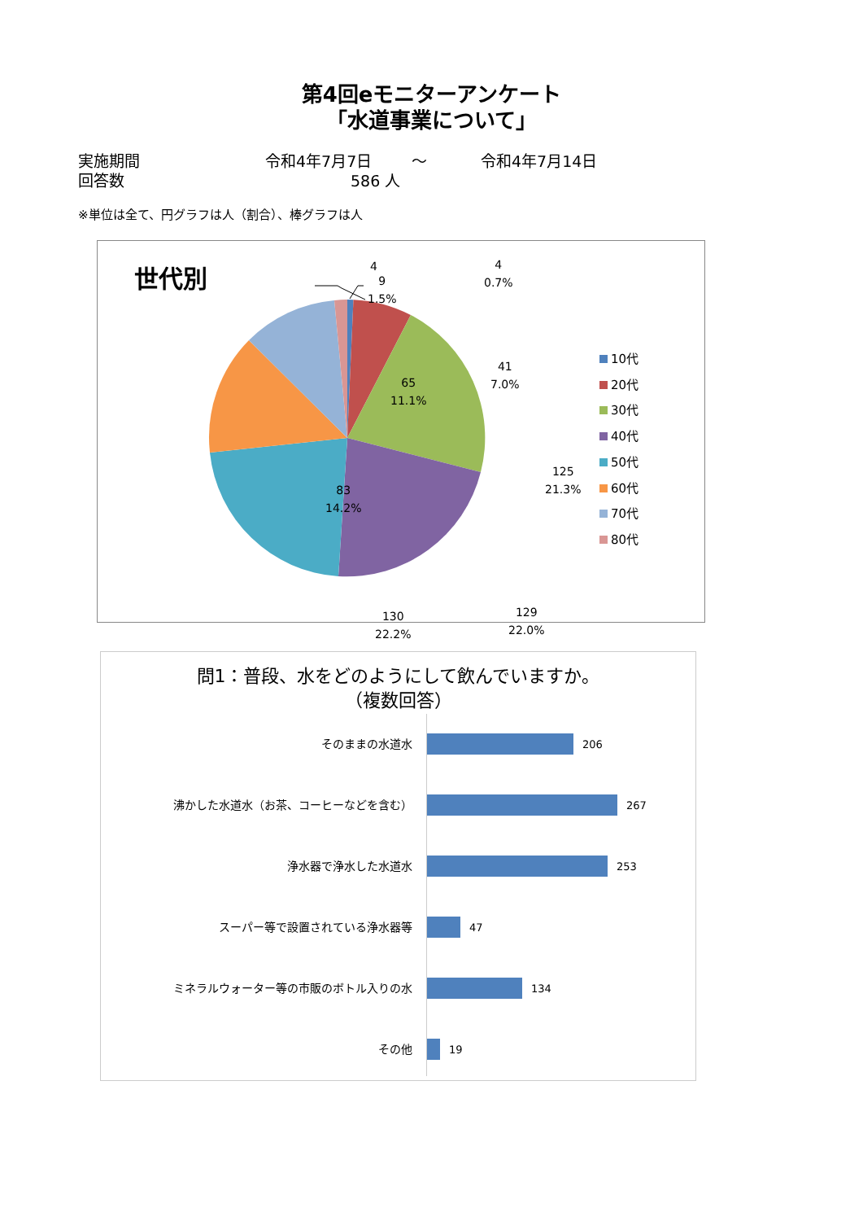第4回eモニターアンケート
「水道事業について」
実施期間 令和4年7月7日 ～ 令和4年7月14日
回答数 586 人
※単位は全て、円グラフは人（割合）、棒グラフは人
世代別 4
9
1.5%
4
0.7%
41
7.0%
65
11.1%
125
21.3%
83
14.2%
129
22.0%
130
22.2%
10代
20代
30代
40代
50代
60代
70代
80代
問1：普段、水をどのようにして飲んでいますか。
（複数回答）
そのままの水道水 206
沸かした水道水（お茶、コーヒーなどを含む） 267
浄水器で浄水した水道水 253
スーパー等で設置されている浄水器等 47
ミネラルウォーター等の市販のボトル入りの水 134
その他 19